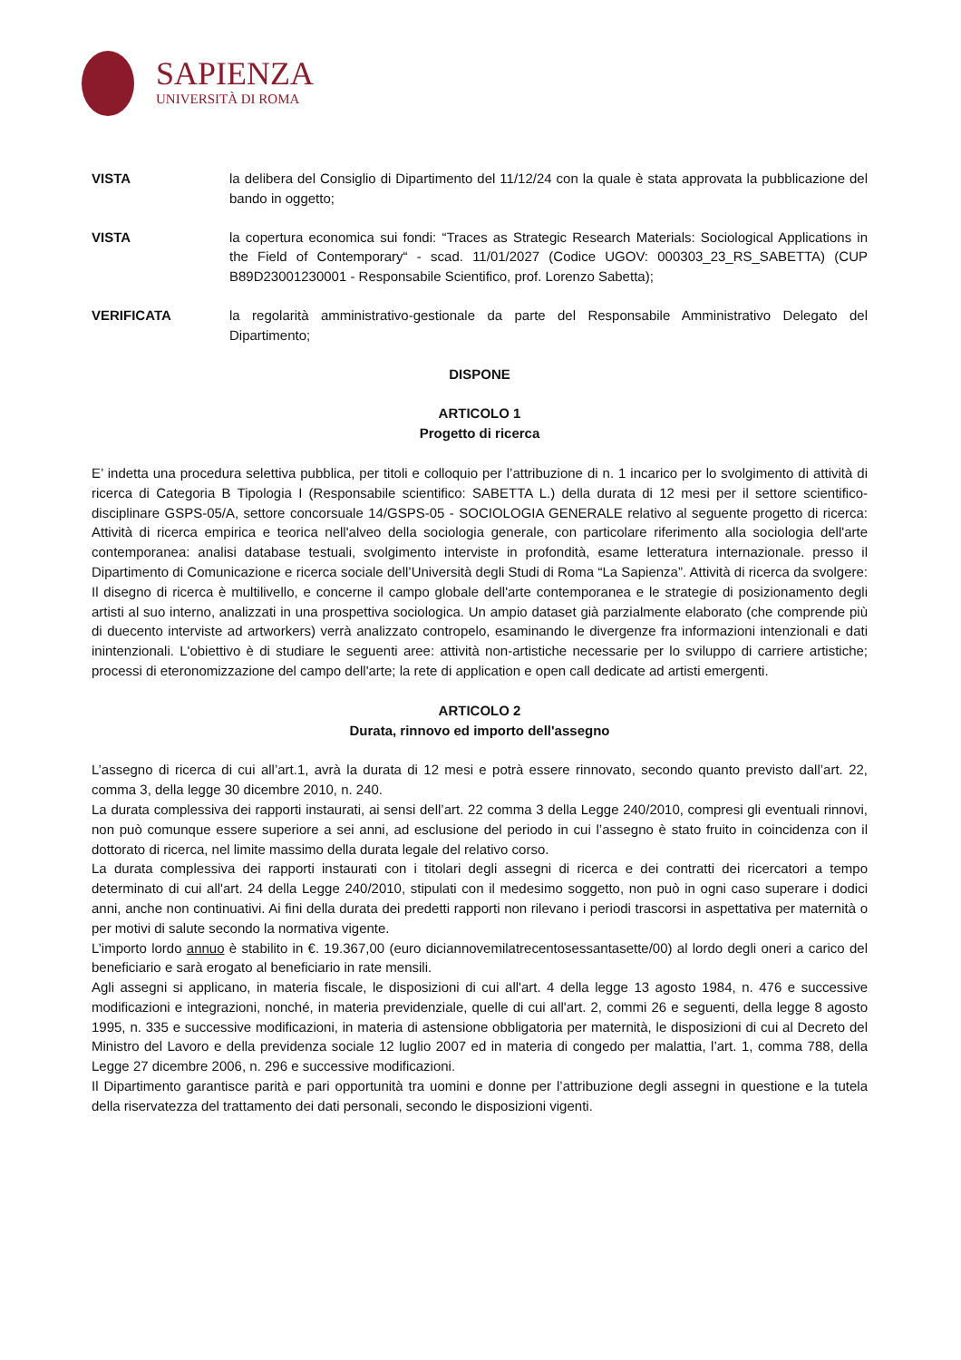SAPIENZA
UNIVERSITÀ DI ROMA
VISTA la delibera del Consiglio di Dipartimento del 11/12/24 con la quale è stata approvata la pubblicazione del bando in oggetto;
VISTA la copertura economica sui fondi: “Traces as Strategic Research Materials: Sociological Applications in the Field of Contemporary“ - scad. 11/01/2027 (Codice UGOV: 000303_23_RS_SABETTA) (CUP B89D23001230001 - Responsabile Scientifico, prof. Lorenzo Sabetta);
VERIFICATA la regolarità amministrativo-gestionale da parte del Responsabile Amministrativo Delegato del Dipartimento;
DISPONE
ARTICOLO 1
Progetto di ricerca
E’ indetta una procedura selettiva pubblica, per titoli e colloquio per l’attribuzione di n. 1 incarico per lo svolgimento di attività di ricerca di Categoria B Tipologia I (Responsabile scientifico: SABETTA L.) della durata di 12 mesi per il settore scientifico-disciplinare GSPS-05/A, settore concorsuale 14/GSPS-05 - SOCIOLOGIA GENERALE relativo al seguente progetto di ricerca: Attività di ricerca empirica e teorica nell'alveo della sociologia generale, con particolare riferimento alla sociologia dell'arte contemporanea: analisi database testuali, svolgimento interviste in profondità, esame letteratura internazionale. presso il Dipartimento di Comunicazione e ricerca sociale dell’Università degli Studi di Roma “La Sapienza”. Attività di ricerca da svolgere: Il disegno di ricerca è multilivello, e concerne il campo globale dell'arte contemporanea e le strategie di posizionamento degli artisti al suo interno, analizzati in una prospettiva sociologica. Un ampio dataset già parzialmente elaborato (che comprende più di duecento interviste ad artworkers) verrà analizzato contropelo, esaminando le divergenze fra informazioni intenzionali e dati inintenzionali. L'obiettivo è di studiare le seguenti aree: attività non-artistiche necessarie per lo sviluppo di carriere artistiche; processi di eteronomizzazione del campo dell'arte; la rete di application e open call dedicate ad artisti emergenti.
ARTICOLO 2
Durata, rinnovo ed importo dell'assegno
L’assegno di ricerca di cui all’art.1, avrà la durata di 12 mesi e potrà essere rinnovato, secondo quanto previsto dall’art. 22, comma 3, della legge 30 dicembre 2010, n. 240.
La durata complessiva dei rapporti instaurati, ai sensi dell’art. 22 comma 3 della Legge 240/2010, compresi gli eventuali rinnovi, non può comunque essere superiore a sei anni, ad esclusione del periodo in cui l’assegno è stato fruito in coincidenza con il dottorato di ricerca, nel limite massimo della durata legale del relativo corso.
La durata complessiva dei rapporti instaurati con i titolari degli assegni di ricerca e dei contratti dei ricercatori a tempo determinato di cui all'art. 24 della Legge 240/2010, stipulati con il medesimo soggetto, non può in ogni caso superare i dodici anni, anche non continuativi. Ai fini della durata dei predetti rapporti non rilevano i periodi trascorsi in aspettativa per maternità o per motivi di salute secondo la normativa vigente.
L’importo lordo annuo è stabilito in €. 19.367,00 (euro diciannovemilatrecentosessantasette/00) al lordo degli oneri a carico del beneficiario e sarà erogato al beneficiario in rate mensili.
Agli assegni si applicano, in materia fiscale, le disposizioni di cui all'art. 4 della legge 13 agosto 1984, n. 476 e successive modificazioni e integrazioni, nonché, in materia previdenziale, quelle di cui all'art. 2, commi 26 e seguenti, della legge 8 agosto 1995, n. 335 e successive modificazioni, in materia di astensione obbligatoria per maternità, le disposizioni di cui al Decreto del Ministro del Lavoro e della previdenza sociale 12 luglio 2007 ed in materia di congedo per malattia, l’art. 1, comma 788, della Legge 27 dicembre 2006, n. 296 e successive modificazioni.
Il Dipartimento garantisce parità e pari opportunità tra uomini e donne per l’attribuzione degli assegni in questione e la tutela della riservatezza del trattamento dei dati personali, secondo le disposizioni vigenti.